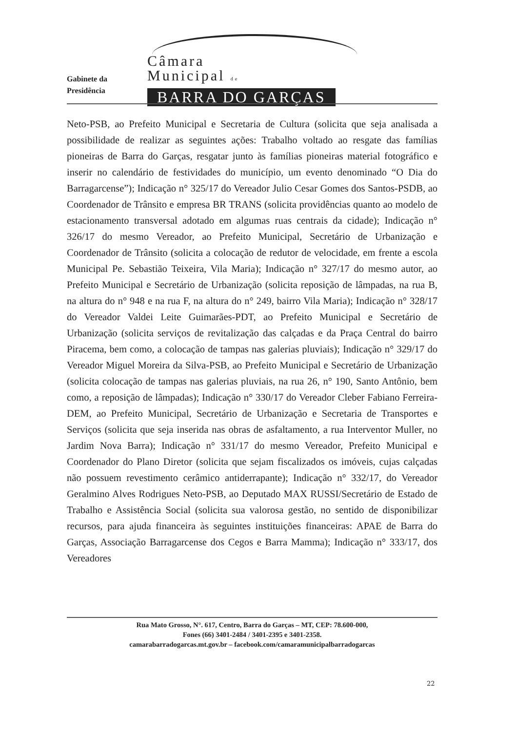Gabinete da
Presidência
Câmara
Municipal de
BARRA DO GARÇAS
Neto-PSB, ao Prefeito Municipal e Secretaria de Cultura (solicita que seja analisada a possibilidade de realizar as seguintes ações: Trabalho voltado ao resgate das famílias pioneiras de Barra do Garças, resgatar junto às famílias pioneiras material fotográfico e inserir no calendário de festividades do município, um evento denominado “O Dia do Barragarcense”); Indicação n° 325/17 do Vereador Julio Cesar Gomes dos Santos-PSDB, ao Coordenador de Trânsito e empresa BR TRANS (solicita providências quanto ao modelo de estacionamento transversal adotado em algumas ruas centrais da cidade); Indicação n° 326/17 do mesmo Vereador, ao Prefeito Municipal, Secretário de Urbanização e Coordenador de Trânsito (solicita a colocação de redutor de velocidade, em frente a escola Municipal Pe. Sebastião Teixeira, Vila Maria); Indicação n° 327/17 do mesmo autor, ao Prefeito Municipal e Secretário de Urbanização (solicita reposição de lâmpadas, na rua B, na altura do n° 948 e na rua F, na altura do n° 249, bairro Vila Maria); Indicação n° 328/17 do Vereador Valdei Leite Guimarães-PDT, ao Prefeito Municipal e Secretário de Urbanização (solicita serviços de revitalização das calçadas e da Praça Central do bairro Piracema, bem como, a colocação de tampas nas galerias pluviais); Indicação n° 329/17 do Vereador Miguel Moreira da Silva-PSB, ao Prefeito Municipal e Secretário de Urbanização (solicita colocação de tampas nas galerias pluviais, na rua 26, n° 190, Santo Antônio, bem como, a reposição de lâmpadas); Indicação n° 330/17 do Vereador Cleber Fabiano Ferreira-DEM, ao Prefeito Municipal, Secretário de Urbanização e Secretaria de Transportes e Serviços (solicita que seja inserida nas obras de asfaltamento, a rua Interventor Muller, no Jardim Nova Barra); Indicação n° 331/17 do mesmo Vereador, Prefeito Municipal e Coordenador do Plano Diretor (solicita que sejam fiscalizados os imóveis, cujas calçadas não possuem revestimento cerâmico antiderrapante); Indicação n° 332/17, do Vereador Geralmino Alves Rodrigues Neto-PSB, ao Deputado MAX RUSSI/Secretário de Estado de Trabalho e Assistência Social (solicita sua valorosa gestão, no sentido de disponibilizar recursos, para ajuda financeira às seguintes instituições financeiras: APAE de Barra do Garças, Associação Barragarcense dos Cegos e Barra Mamma); Indicação n° 333/17, dos Vereadores
Rua Mato Grosso, N°. 617, Centro, Barra do Garças – MT, CEP: 78.600-000,
Fones (66) 3401-2484 / 3401-2395 e 3401-2358.
camarabarradogarcas.mt.gov.br – facebook.com/camaramunicipalbarradogarcas
22